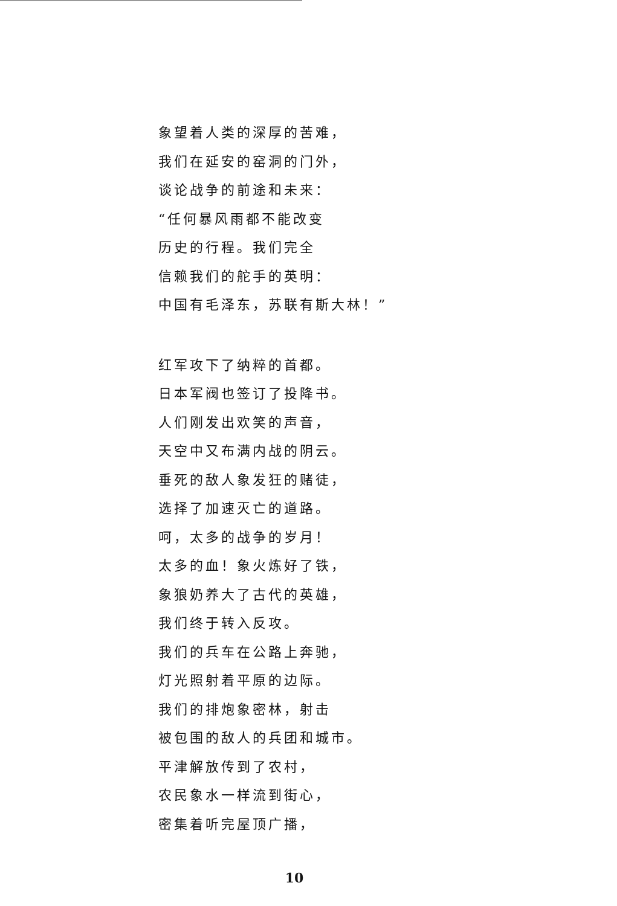象望着人类的深厚的苦难，
我们在延安的窑洞的门外，
谈论战争的前途和未来：
“任何暴风雨都不能改变
历史的行程。我们完全
信赖我们的舵手的英明：
中国有毛泽东，苏联有斯大林！”
红军攻下了纳粹的首都。
日本军阀也签订了投降书。
人们刚发出欢笑的声音，
天空中又布满内战的阴云。
垂死的敌人象发狂的赌徒，
选择了加速灭亡的道路。
呵，太多的战争的岁月！
太多的血！象火炼好了铁，
象狼奶养大了古代的英雄，
我们终于转入反攻。
我们的兵车在公路上奔驰，
灯光照射着平原的边际。
我们的排炮象密林，射击
被包围的敌人的兵团和城市。
平津解放传到了农村，
农民象水一样流到街心，
密集着听完屋顶广播，
10